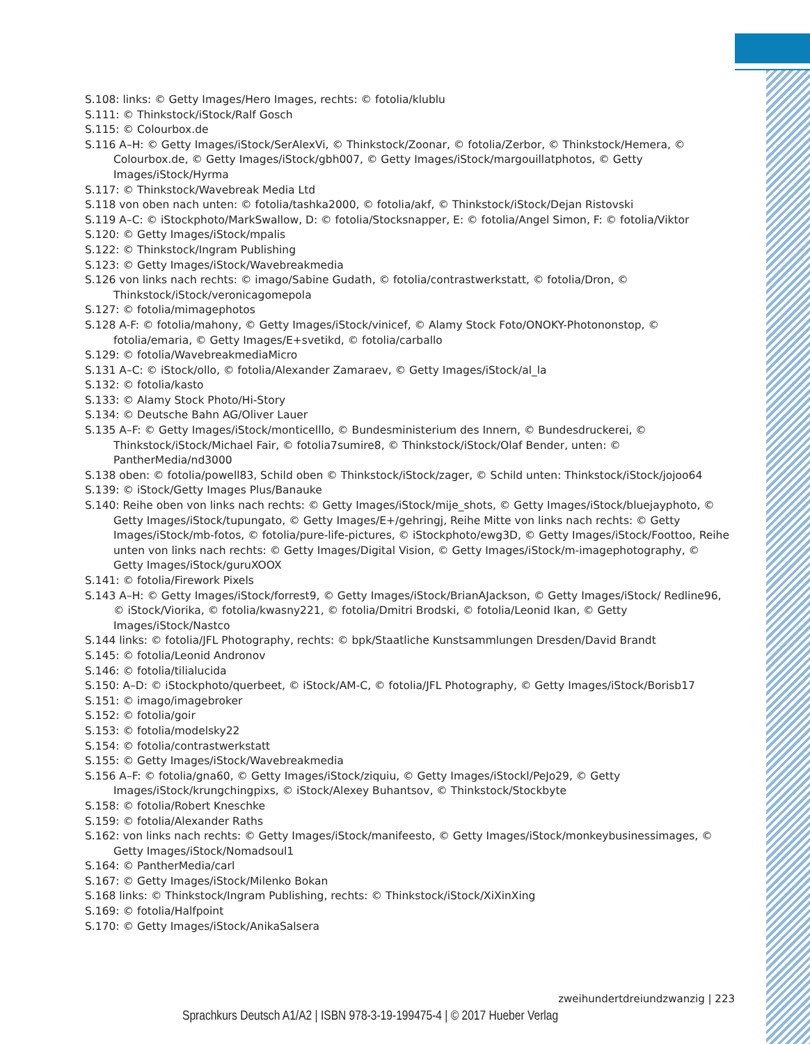S.108: links: © Getty Images/Hero Images, rechts: © fotolia/klublu
S.111: © Thinkstock/iStock/Ralf Gosch
S.115: © Colourbox.de
S.116 A–H: © Getty Images/iStock/SerAlexVi, © Thinkstock/Zoonar, © fotolia/Zerbor, © Thinkstock/Hemera, © Colourbox.de, © Getty Images/iStock/gbh007, © Getty Images/iStock/margouillatphotos, © Getty Images/iStock/Hyrma
S.117: © Thinkstock/Wavebreak Media Ltd
S.118 von oben nach unten: © fotolia/tashka2000, © fotolia/akf, © Thinkstock/iStock/Dejan Ristovski
S.119 A–C: © iStockphoto/MarkSwallow, D: © fotolia/Stocksnapper, E: © fotolia/Angel Simon, F: © fotolia/Viktor
S.120: © Getty Images/iStock/mpalis
S.122: © Thinkstock/Ingram Publishing
S.123: © Getty Images/iStock/Wavebreakmedia
S.126 von links nach rechts: © imago/Sabine Gudath, © fotolia/contrastwerkstatt, © fotolia/Dron, © Thinkstock/iStock/veronicagomepola
S.127: © fotolia/mimagephotos
S.128 A-F: © fotolia/mahony, © Getty Images/iStock/vinicef, © Alamy Stock Foto/ONOKY-Photononstop, © fotolia/emaria, © Getty Images/E+svetikd, © fotolia/carballo
S.129: © fotolia/WavebreakmediaMicro
S.131 A–C: © iStock/ollo, © fotolia/Alexander Zamaraev, © Getty Images/iStock/al_la
S.132: © fotolia/kasto
S.133: © Alamy Stock Photo/Hi-Story
S.134: © Deutsche Bahn AG/Oliver Lauer
S.135 A–F: © Getty Images/iStock/monticelllo, © Bundesministerium des Innern, © Bundesdruckerei, © Thinkstock/iStock/Michael Fair, © fotolia7sumire8, © Thinkstock/iStock/Olaf Bender, unten: © PantherMedia/nd3000
S.138 oben: © fotolia/powell83, Schild oben © Thinkstock/iStock/zager, © Schild unten: Thinkstock/iStock/jojoo64
S.139: © iStock/Getty Images Plus/Banauke
S.140: Reihe oben von links nach rechts: © Getty Images/iStock/mije_shots, © Getty Images/iStock/bluejayphoto, © Getty Images/iStock/tupungato, © Getty Images/E+/gehringj, Reihe Mitte von links nach rechts: © Getty Images/iStock/mb-fotos, © fotolia/pure-life-pictures, © iStockphoto/ewg3D, © Getty Images/iStock/Foottoo, Reihe unten von links nach rechts: © Getty Images/Digital Vision, © Getty Images/iStock/m-imagephotography, © Getty Images/iStock/guruXOOX
S.141: © fotolia/Firework Pixels
S.143 A–H: © Getty Images/iStock/forrest9, © Getty Images/iStock/BrianAJackson, © Getty Images/iStock/ Redline96, © iStock/Viorika, © fotolia/kwasny221, © fotolia/Dmitri Brodski, © fotolia/Leonid Ikan, © Getty Images/iStock/Nastco
S.144 links: © fotolia/JFL Photography, rechts: © bpk/Staatliche Kunstsammlungen Dresden/David Brandt
S.145: © fotolia/Leonid Andronov
S.146: © fotolia/tilialucida
S.150: A–D: © iStockphoto/querbeet, © iStock/AM-C, © fotolia/JFL Photography, © Getty Images/iStock/Borisb17
S.151: © imago/imagebroker
S.152: © fotolia/goir
S.153: © fotolia/modelsky22
S.154: © fotolia/contrastwerkstatt
S.155: © Getty Images/iStock/Wavebreakmedia
S.156 A–F: © fotolia/gna60, © Getty Images/iStock/ziquiu, © Getty Images/iStockl/PeJo29, © Getty Images/iStock/krungchingpixs, © iStock/Alexey Buhantsov, © Thinkstock/Stockbyte
S.158: © fotolia/Robert Kneschke
S.159: © fotolia/Alexander Raths
S.162: von links nach rechts: © Getty Images/iStock/manifeesto, © Getty Images/iStock/monkeybusinessimages, © Getty Images/iStock/Nomadsoul1
S.164: © PantherMedia/carl
S.167: © Getty Images/iStock/Milenko Bokan
S.168 links: © Thinkstock/Ingram Publishing, rechts: © Thinkstock/iStock/XiXinXing
S.169: © fotolia/Halfpoint
S.170: © Getty Images/iStock/AnikaSalsera
zweihundertdreiundzwanzig | 223
Sprachkurs Deutsch A1/A2 | ISBN 978-3-19-199475-4 | © 2017 Hueber Verlag